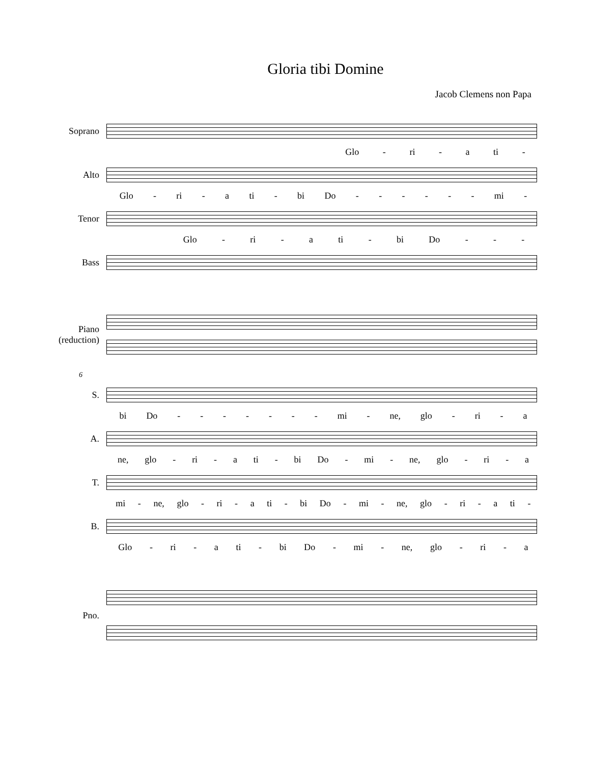Gloria tibi Domine
Jacob Clemens non Papa
Soprano
Glo - ri - a ti -
Alto
Glo - ri - a ti - bi Do - - - - - - mi -
Tenor
Glo - ri - a ti - bi Do - - -
Bass
Piano
(reduction)
6
S.
bi Do - - - - - - - mi - ne, glo - ri - a
A.
ne, glo - ri - a ti - bi Do - mi - ne, glo - ri - a
T.
mi - ne, glo - ri - a ti - bi Do - mi - ne, glo - ri - a ti -
B.
Glo - ri - a ti - bi Do - mi - ne, glo - ri - a
Pno.